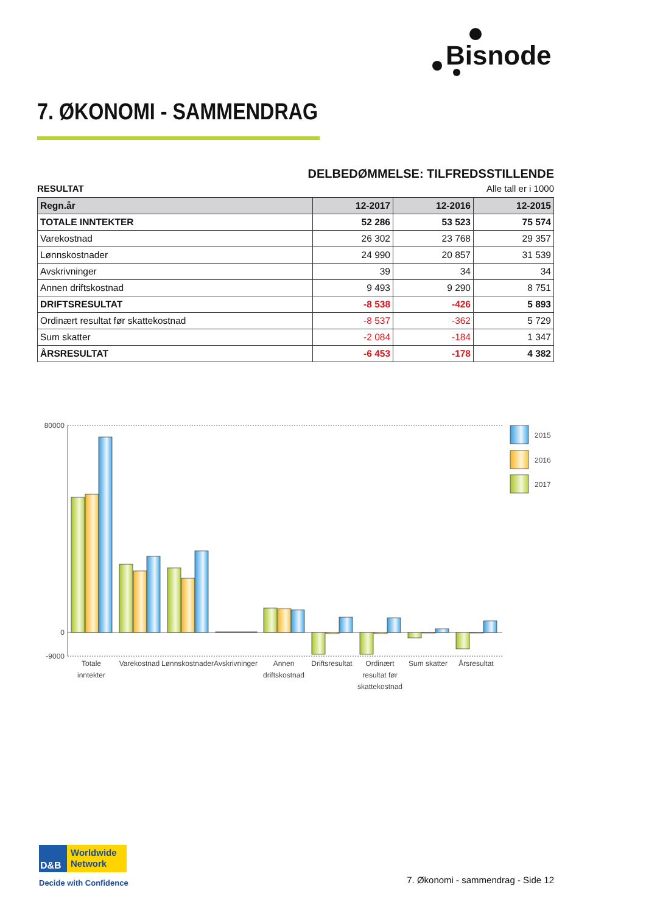Bisnode
7. ØKONOMI - SAMMENDRAG
DELBEDØMMELSE: TILFREDSSTILLENDE
RESULTAT Alle tall er i 1000
| Regn.år | 12-2017 | 12-2016 | 12-2015 |
| --- | --- | --- | --- |
| TOTALE INNTEKTER | 52 286 | 53 523 | 75 574 |
| Varekostnad | 26 302 | 23 768 | 29 357 |
| Lønnskostnader | 24 990 | 20 857 | 31 539 |
| Avskrivninger | 39 | 34 | 34 |
| Annen driftskostnad | 9 493 | 9 290 | 8 751 |
| DRIFTSRESULTAT | -8 538 | -426 | 5 893 |
| Ordinært resultat før skattekostnad | -8 537 | -362 | 5 729 |
| Sum skatter | -2 084 | -184 | 1 347 |
| ÅRSRESULTAT | -6 453 | -178 | 4 382 |
80000
0
-9000
2015
2016
2017
Totale
inntekter
Varekostnad
Lønnskostnader
Avskrivninger
Annen
driftskostnad
Driftsresultat
Ordinært
resultat før
skattekostnad
Sum skatter
Årsresultat
D&B
Worldwide
Network
Decide with Confidence
7. Økonomi - sammendrag - Side 12